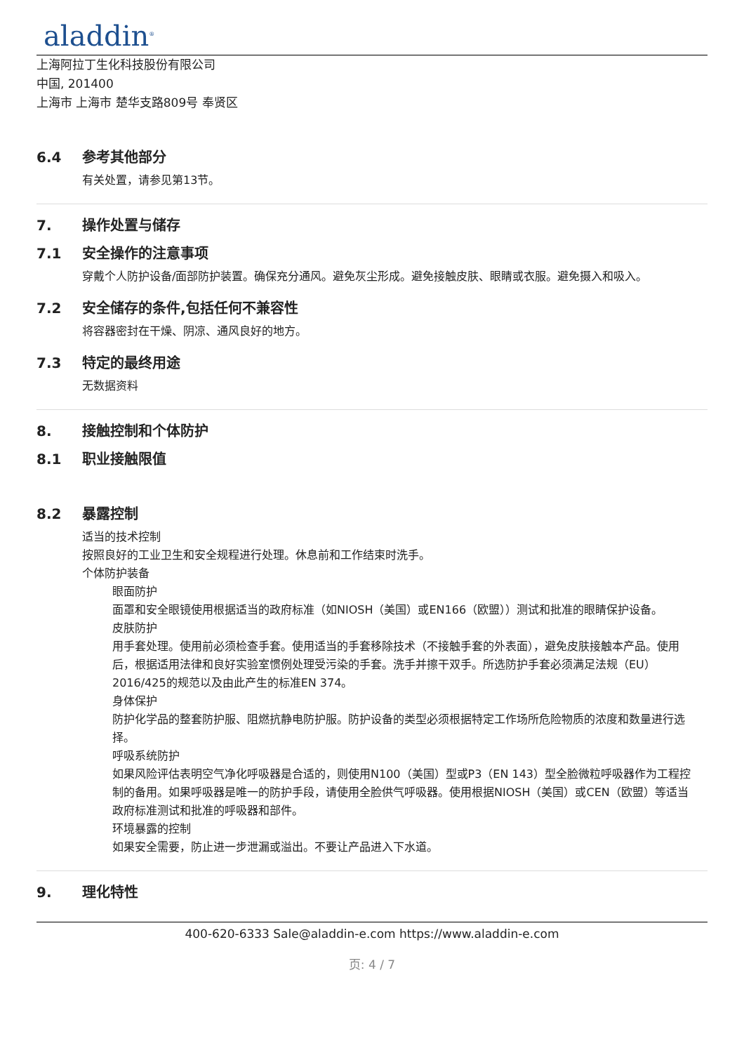aladdin<sup>®</sup>
上海阿拉丁生化科技股份有限公司
中国, 201400
上海市 上海市 楚华支路809号 奉贤区
6.4 参考其他部分
有关处置，请参见第13节。
7. 操作处置与储存
7.1 安全操作的注意事项
穿戴个人防护设备/面部防护装置。确保充分通风。避免灰尘形成。避免接触皮肤、眼睛或衣服。避免摄入和吸入。
7.2 安全储存的条件,包括任何不兼容性
将容器密封在干燥、阴凉、通风良好的地方。
7.3 特定的最终用途
无数据资料
8. 接触控制和个体防护
8.1 职业接触限值
8.2 暴露控制
适当的技术控制
按照良好的工业卫生和安全规程进行处理。休息前和工作结束时洗手。
个体防护装备
眼面防护
面罩和安全眼镜使用根据适当的政府标准（如NIOSH（美国）或EN166（欧盟））测试和批准的眼睛保护设备。
皮肤防护
用手套处理。使用前必须检查手套。使用适当的手套移除技术（不接触手套的外表面），避免皮肤接触本产品。使用后，根据适用法律和良好实验室惯例处理受污染的手套。洗手并擦干双手。所选防护手套必须满足法规（EU）2016/425的规范以及由此产生的标准EN 374。
身体保护
防护化学品的整套防护服、阻燃抗静电防护服。防护设备的类型必须根据特定工作场所危险物质的浓度和数量进行选择。
呼吸系统防护
如果风险评估表明空气净化呼吸器是合适的，则使用N100（美国）型或P3（EN 143）型全脸微粒呼吸器作为工程控制的备用。如果呼吸器是唯一的防护手段，请使用全脸供气呼吸器。使用根据NIOSH（美国）或CEN（欧盟）等适当政府标准测试和批准的呼吸器和部件。
环境暴露的控制
如果安全需要，防止进一步泄漏或溢出。不要让产品进入下水道。
9. 理化特性
400-620-6333 Sale@aladdin-e.com https://www.aladdin-e.com
页: 4 / 7